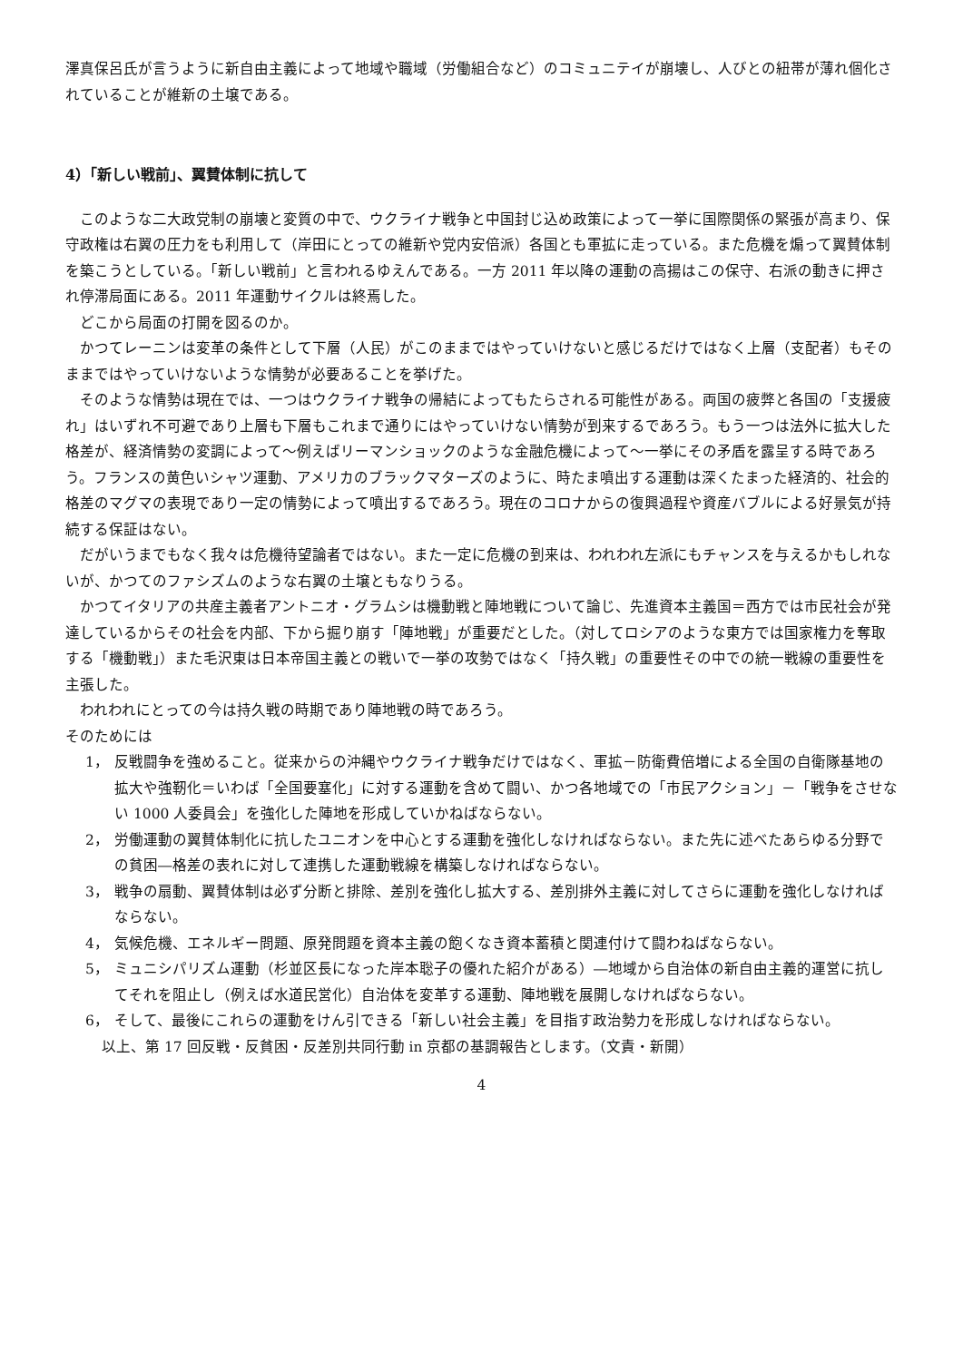澤真保呂氏が言うように新自由主義によって地域や職域（労働組合など）のコミュニテイが崩壊し、人びとの紐帯が薄れ個化されていることが維新の土壌である。
4）「新しい戦前」、翼賛体制に抗して
このような二大政党制の崩壊と変質の中で、ウクライナ戦争と中国封じ込め政策によって一挙に国際関係の緊張が高まり、保守政権は右翼の圧力をも利用して（岸田にとっての維新や党内安倍派）各国とも軍拡に走っている。また危機を煽って翼賛体制を築こうとしている。「新しい戦前」と言われるゆえんである。一方 2011 年以降の運動の高揚はこの保守、右派の動きに押され停滞局面にある。2011 年運動サイクルは終焉した。
どこから局面の打開を図るのか。
かつてレーニンは変革の条件として下層（人民）がこのままではやっていけないと感じるだけではなく上層（支配者）もそのままではやっていけないような情勢が必要あることを挙げた。
そのような情勢は現在では、一つはウクライナ戦争の帰結によってもたらされる可能性がある。両国の疲弊と各国の「支援疲れ」はいずれ不可避であり上層も下層もこれまで通りにはやっていけない情勢が到来するであろう。もう一つは法外に拡大した格差が、経済情勢の変調によって～例えばリーマンショックのような金融危機によって～一挙にその矛盾を露呈する時であろう。フランスの黄色いシャツ運動、アメリカのブラックマターズのように、時たま噴出する運動は深くたまった経済的、社会的格差のマグマの表現であり一定の情勢によって噴出するであろう。現在のコロナからの復興過程や資産バブルによる好景気が持続する保証はない。
だがいうまでもなく我々は危機待望論者ではない。また一定に危機の到来は、われわれ左派にもチャンスを与えるかもしれないが、かつてのファシズムのような右翼の土壌ともなりうる。
かつてイタリアの共産主義者アントニオ・グラムシは機動戦と陣地戦について論じ、先進資本主義国＝西方では市民社会が発達しているからその社会を内部、下から掘り崩す「陣地戦」が重要だとした。（対してロシアのような東方では国家権力を奪取する「機動戦」）また毛沢東は日本帝国主義との戦いで一挙の攻勢ではなく「持久戦」の重要性その中での統一戦線の重要性を主張した。
われわれにとっての今は持久戦の時期であり陣地戦の時であろう。
そのためには
1， 反戦闘争を強めること。従来からの沖縄やウクライナ戦争だけではなく、軍拡－防衛費倍増による全国の自衛隊基地の拡大や強靭化＝いわば「全国要塞化」に対する運動を含めて闘い、かつ各地域での「市民アクション」－「戦争をさせない 1000 人委員会」を強化した陣地を形成していかねばならない。
2， 労働運動の翼賛体制化に抗したユニオンを中心とする運動を強化しなければならない。また先に述べたあらゆる分野での貧困―格差の表れに対して連携した運動戦線を構築しなければならない。
3， 戦争の扇動、翼賛体制は必ず分断と排除、差別を強化し拡大する、差別排外主義に対してさらに運動を強化しなければならない。
4， 気候危機、エネルギー問題、原発問題を資本主義の飽くなき資本蓄積と関連付けて闘わねばならない。
5， ミュニシパリズム運動（杉並区長になった岸本聡子の優れた紹介がある）―地域から自治体の新自由主義的運営に抗してそれを阻止し（例えば水道民営化）自治体を変革する運動、陣地戦を展開しなければならない。
6， そして、最後にこれらの運動をけん引できる「新しい社会主義」を目指す政治勢力を形成しなければならない。
以上、第 17 回反戦・反貧困・反差別共同行動 in 京都の基調報告とします。（文責・新開）
4